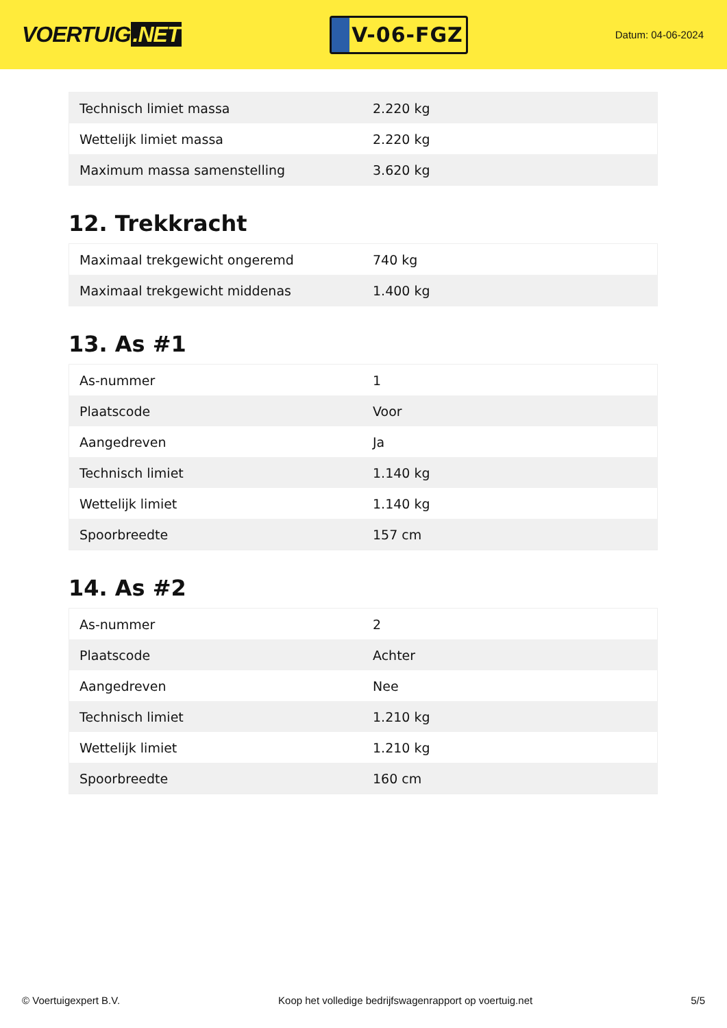VOERTUIG.NET
V-06-FGZ
Datum: 04-06-2024
| Technisch limiet massa | 2.220 kg |
| Wettelijk limiet massa | 2.220 kg |
| Maximum massa samenstelling | 3.620 kg |
12. Trekkracht
| Maximaal trekgewicht ongeremd | 740 kg |
| Maximaal trekgewicht middenas | 1.400 kg |
13. As #1
| As-nummer | 1 |
| Plaatscode | Voor |
| Aangedreven | Ja |
| Technisch limiet | 1.140 kg |
| Wettelijk limiet | 1.140 kg |
| Spoorbreedte | 157 cm |
14. As #2
| As-nummer | 2 |
| Plaatscode | Achter |
| Aangedreven | Nee |
| Technisch limiet | 1.210 kg |
| Wettelijk limiet | 1.210 kg |
| Spoorbreedte | 160 cm |
© Voertuigexpert B.V. Koop het volledige bedrijfswagenrapport op voertuig.net 5/5